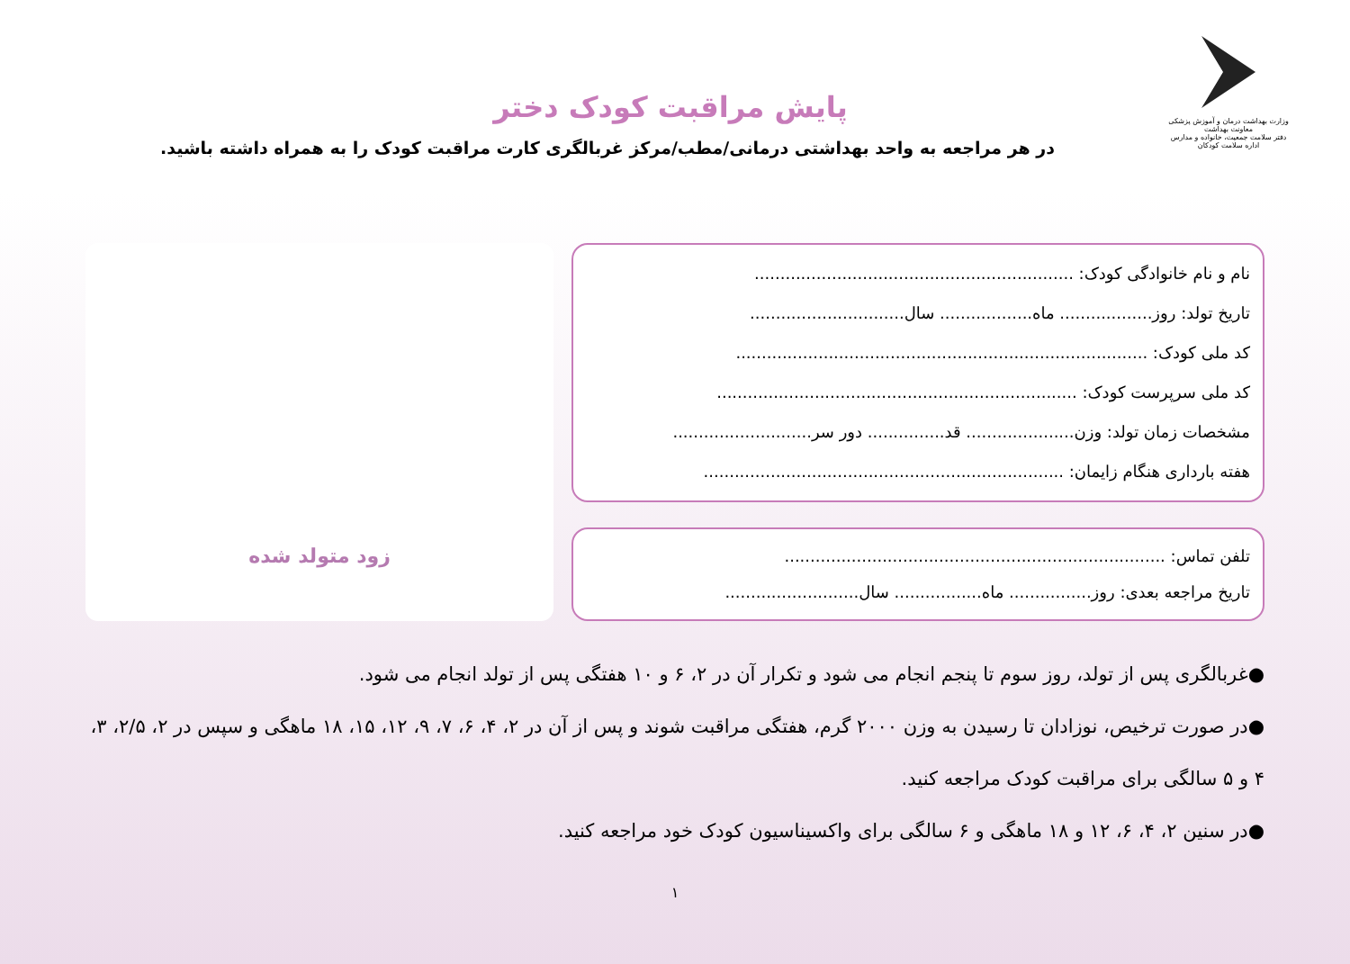وزارت بهداشت درمان و آموزش پزشکی
معاونت بهداشت
دفتر سلامت جمعیت، خانواده و مدارس
اداره سلامت کودکان
پایش مراقبت کودک دختر
در هر مراجعه به واحد بهداشتی درمانی/مطب/مرکز غربالگری کارت مراقبت کودک را به همراه داشته باشید.
نام و نام خانوادگی کودک: ..............................................................
تاریخ تولد: روز.................. ماه.................. سال..............................
کد ملی کودک: ................................................................................
کد ملی سرپرست کودک: ......................................................................
مشخصات زمان تولد: وزن..................... قد............... دور سر...........................
هفته بارداری هنگام زایمان: ......................................................................
تلفن تماس: ..........................................................................
تاریخ مراجعه بعدی: روز................ ماه................. سال..........................
زود متولد شده
●غربالگری پس از تولد، روز سوم تا پنجم انجام می شود و تکرار آن در ۲، ۶ و ۱۰ هفتگی پس از تولد انجام می شود.
●در صورت ترخیص، نوزادان تا رسیدن به وزن ۲۰۰۰ گرم، هفتگی مراقبت شوند و پس از آن در ۲، ۴، ۶، ۷، ۹، ۱۲، ۱۵، ۱۸ ماهگی و سپس در ۲، ۲/۵، ۳، ۴ و ۵ سالگی برای مراقبت کودک مراجعه کنید.
●در سنین ۲، ۴، ۶، ۱۲ و ۱۸ ماهگی و ۶ سالگی برای واکسیناسیون کودک خود مراجعه کنید.
۱